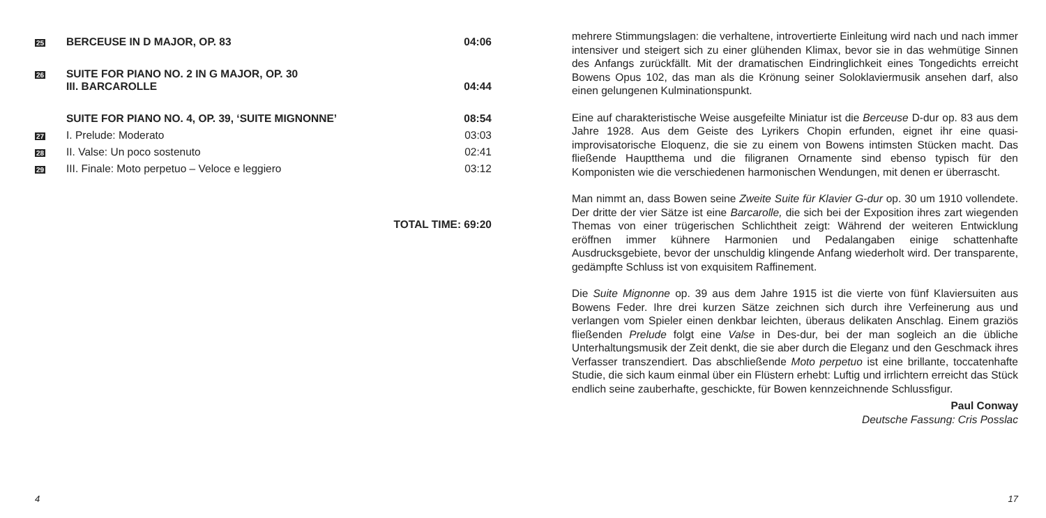| 25 | BERCEUSE IN D MAJOR, OP. 83 | 04:06 |
| 26 | SUITE FOR PIANO NO. 2 IN G MAJOR, OP. 30 III. BARCAROLLE | 04:44 |
| | SUITE FOR PIANO NO. 4, OP. 39, ‘SUITE MIGNONNE’ | 08:54 |
| 27 | I. Prelude: Moderato | 03:03 |
| 28 | II. Valse: Un poco sostenuto | 02:41 |
| 29 | III. Finale: Moto perpetuo – Veloce e leggiero | 03:12 |
| TOTAL TIME: 69:20 | | |
4
mehrere Stimmungslagen: die verhaltene, introvertierte Einleitung wird nach und nach immer intensiver und steigert sich zu einer glühenden Klimax, bevor sie in das wehmütige Sinnen des Anfangs zurückfällt. Mit der dramatischen Eindringlichkeit eines Tongedichts erreicht Bowens Opus 102, das man als die Krönung seiner Soloklaviermusik ansehen darf, also einen gelungenen Kulminationspunkt.
Eine auf charakteristische Weise ausgefeilte Miniatur ist die Berceuse D-dur op. 83 aus dem Jahre 1928. Aus dem Geiste des Lyrikers Chopin erfunden, eignet ihr eine quasi-improvisatorische Eloquenz, die sie zu einem von Bowens intimsten Stücken macht. Das fließende Hauptthema und die filigranen Ornamente sind ebenso typisch für den Komponisten wie die verschiedenen harmonischen Wendungen, mit denen er überrascht.
Man nimmt an, dass Bowen seine Zweite Suite für Klavier G-dur op. 30 um 1910 vollendete. Der dritte der vier Sätze ist eine Barcarolle, die sich bei der Exposition ihres zart wiegenden Themas von einer trügerischen Schlichtheit zeigt: Während der weiteren Entwicklung eröffnen immer kühnere Harmonien und Pedalangaben einige schattenhafte Ausdrucksgebiete, bevor der unschuldig klingende Anfang wiederholt wird. Der transparente, gedämpfte Schluss ist von exquisitem Raffinement.
Die Suite Mignonne op. 39 aus dem Jahre 1915 ist die vierte von fünf Klaviersuiten aus Bowens Feder. Ihre drei kurzen Sätze zeichnen sich durch ihre Verfeinerung aus und verlangen vom Spieler einen denkbar leichten, überaus delikaten Anschlag. Einem graziös fließenden Prelude folgt eine Valse in Des-dur, bei der man sogleich an die übliche Unterhaltungsmusik der Zeit denkt, die sie aber durch die Eleganz und den Geschmack ihres Verfasser transzendiert. Das abschließende Moto perpetuo ist eine brillante, toccatenhafte Studie, die sich kaum einmal über ein Flüstern erhebt: Luftig und irrlichtern erreicht das Stück endlich seine zauberhafte, geschickte, für Bowen kennzeichnende Schlussfigur.
Paul Conway
Deutsche Fassung: Cris Posslac
17